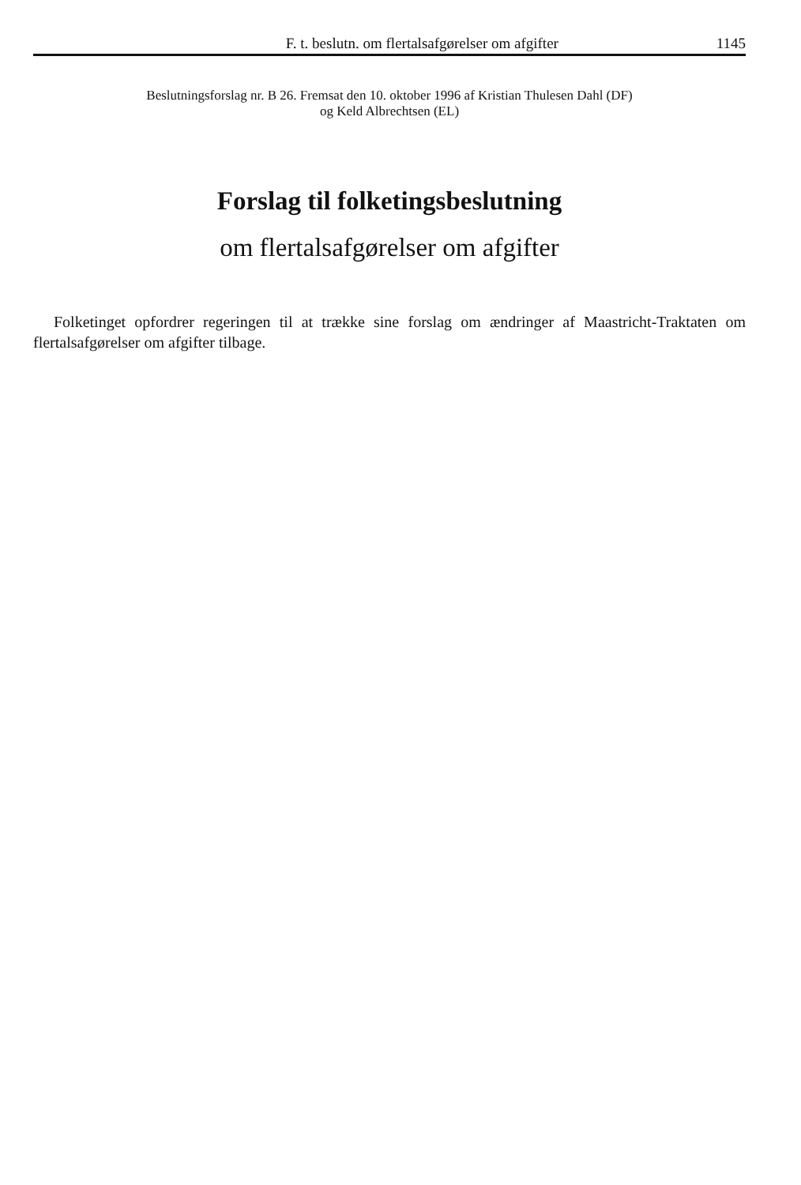F. t. beslutn. om flertalsafgørelser om afgifter 1145
Beslutningsforslag nr. B 26. Fremsat den 10. oktober 1996 af Kristian Thulesen Dahl (DF)
og Keld Albrechtsen (EL)
Forslag til folketingsbeslutning
om flertalsafgørelser om afgifter
Folketinget opfordrer regeringen til at trække sine forslag om ændringer af Maastricht-Traktaten om flertalsafgørelser om afgifter tilbage.